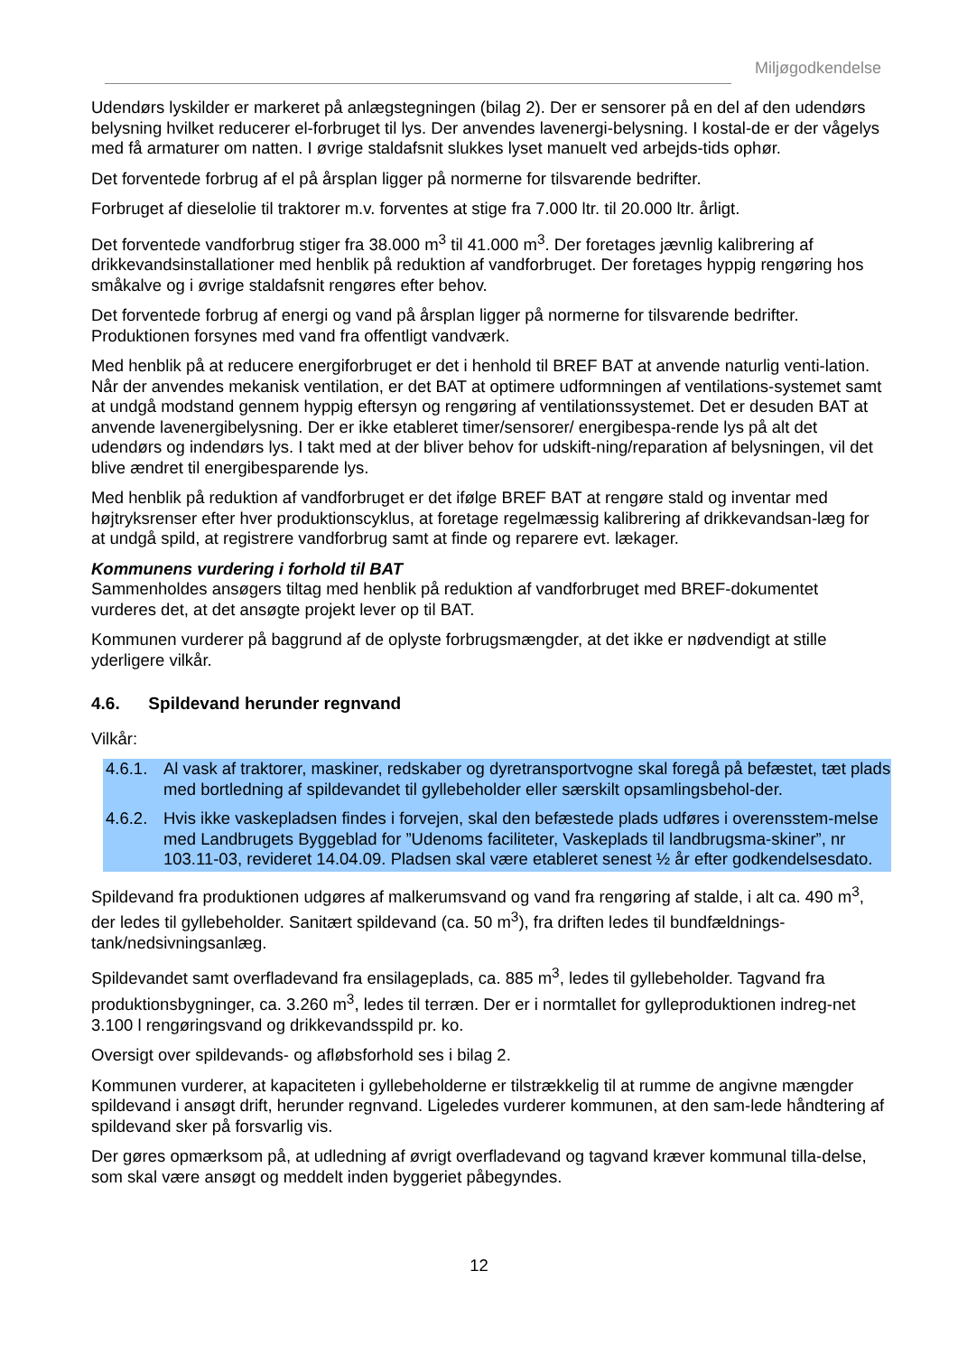Miljøgodkendelse
Udendørs lyskilder er markeret på anlægstegningen (bilag 2). Der er sensorer på en del af den udendørs belysning hvilket reducerer el-forbruget til lys. Der anvendes lavenergi-belysning. I kostal-de er der vågelys med få armaturer om natten. I øvrige staldafsnit slukkes lyset manuelt ved arbejds-tids ophør.
Det forventede forbrug af el på årsplan ligger på normerne for tilsvarende bedrifter.
Forbruget af dieselolie til traktorer m.v. forventes at stige fra 7.000 ltr. til 20.000 ltr. årligt.
Det forventede vandforbrug stiger fra 38.000 m<sup>3</sup> til 41.000 m<sup>3</sup>. Der foretages jævnlig kalibrering af drikkevandsinstallationer med henblik på reduktion af vandforbruget. Der foretages hyppig rengøring hos småkalve og i øvrige staldafsnit rengøres efter behov.
Det forventede forbrug af energi og vand på årsplan ligger på normerne for tilsvarende bedrifter. Produktionen forsynes med vand fra offentligt vandværk.
Med henblik på at reducere energiforbruget er det i henhold til BREF BAT at anvende naturlig venti-lation. Når der anvendes mekanisk ventilation, er det BAT at optimere udformningen af ventilations-systemet samt at undgå modstand gennem hyppig eftersyn og rengøring af ventilationssystemet. Det er desuden BAT at anvende lavenergibelysning. Der er ikke etableret timer/sensorer/ energibespa-rende lys på alt det udendørs og indendørs lys. I takt med at der bliver behov for udskift-ning/reparation af belysningen, vil det blive ændret til energibesparende lys.
Med henblik på reduktion af vandforbruget er det ifølge BREF BAT at rengøre stald og inventar med højtryksrenser efter hver produktionscyklus, at foretage regelmæssig kalibrering af drikkevandsan-læg for at undgå spild, at registrere vandforbrug samt at finde og reparere evt. lækager.
Kommunens vurdering i forhold til BAT
Sammenholdes ansøgers tiltag med henblik på reduktion af vandforbruget med BREF-dokumentet vurderes det, at det ansøgte projekt lever op til BAT.
Kommunen vurderer på baggrund af de oplyste forbrugsmængder, at det ikke er nødvendigt at stille yderligere vilkår.
4.6. Spildevand herunder regnvand
Vilkår:
4.6.1. Al vask af traktorer, maskiner, redskaber og dyretransportvogne skal foregå på befæstet, tæt plads med bortledning af spildevandet til gyllebeholder eller særskilt opsamlingsbehol-der.
4.6.2. Hvis ikke vaskepladsen findes i forvejen, skal den befæstede plads udføres i overensstem-melse med Landbrugets Byggeblad for ”Udenoms faciliteter, Vaskeplads til landbrugsma-skiner”, nr 103.11-03, revideret 14.04.09. Pladsen skal være etableret senest ½ år efter godkendelsesdato.
Spildevand fra produktionen udgøres af malkerumsvand og vand fra rengøring af stalde, i alt ca. 490 m<sup>3</sup>, der ledes til gyllebeholder. Sanitært spildevand (ca. 50 m<sup>3</sup>), fra driften ledes til bundfældnings-tank/nedsivningsanlæg.
Spildevandet samt overfladevand fra ensilageplads, ca. 885 m<sup>3</sup>, ledes til gyllebeholder. Tagvand fra produktionsbygninger, ca. 3.260 m<sup>3</sup>, ledes til terræn. Der er i normtallet for gylleproduktionen indreg-net 3.100 l rengøringsvand og drikkevandsspild pr. ko.
Oversigt over spildevands- og afløbsforhold ses i bilag 2.
Kommunen vurderer, at kapaciteten i gyllebeholderne er tilstrækkelig til at rumme de angivne mængder spildevand i ansøgt drift, herunder regnvand. Ligeledes vurderer kommunen, at den sam-lede håndtering af spildevand sker på forsvarlig vis.
Der gøres opmærksom på, at udledning af øvrigt overfladevand og tagvand kræver kommunal tilla-delse, som skal være ansøgt og meddelt inden byggeriet påbegyndes.
12